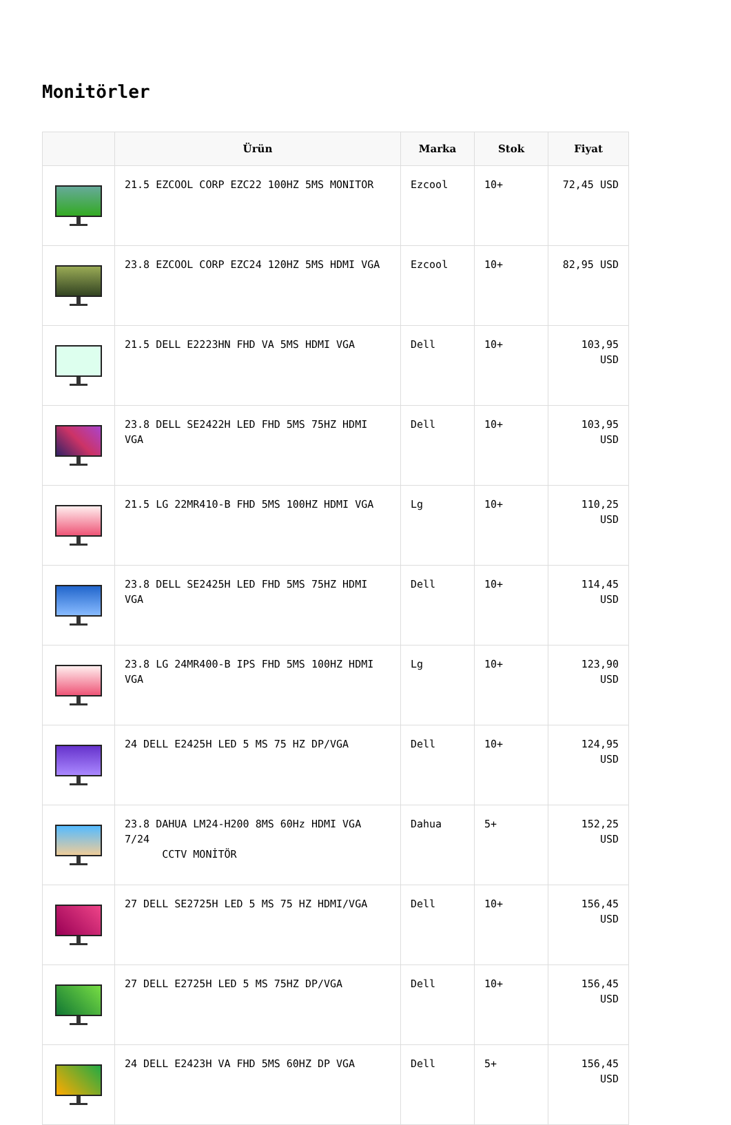Monitörler
| | Ürün | Marka | Stok | Fiyat |
| --- | --- | --- | --- | --- |
| | 21.5 EZCOOL CORP EZC22 100HZ 5MS MONITOR | Ezcool | 10+ | 72,45 USD |
| | 23.8 EZCOOL CORP EZC24 120HZ 5MS HDMI VGA | Ezcool | 10+ | 82,95 USD |
| | 21.5 DELL E2223HN FHD VA 5MS HDMI VGA | Dell | 10+ | 103,95 USD |
| | 23.8 DELL SE2422H LED FHD 5MS 75HZ HDMI VGA | Dell | 10+ | 103,95 USD |
| | 21.5 LG 22MR410-B FHD 5MS 100HZ HDMI VGA | Lg | 10+ | 110,25 USD |
| | 23.8 DELL SE2425H LED FHD 5MS 75HZ HDMI VGA | Dell | 10+ | 114,45 USD |
| | 23.8 LG 24MR400-B IPS FHD 5MS 100HZ HDMI VGA | Lg | 10+ | 123,90 USD |
| | 24 DELL E2425H LED 5 MS 75 HZ DP/VGA | Dell | 10+ | 124,95 USD |
| | 23.8 DAHUA LM24-H200 8MS 60Hz HDMI VGA 7/24 CCTV MONİTÖR | Dahua | 5+ | 152,25 USD |
| | 27 DELL SE2725H LED 5 MS 75 HZ HDMI/VGA | Dell | 10+ | 156,45 USD |
| | 27 DELL E2725H LED 5 MS 75HZ DP/VGA | Dell | 10+ | 156,45 USD |
| | 24 DELL E2423H VA FHD 5MS 60HZ DP VGA | Dell | 5+ | 156,45 USD |